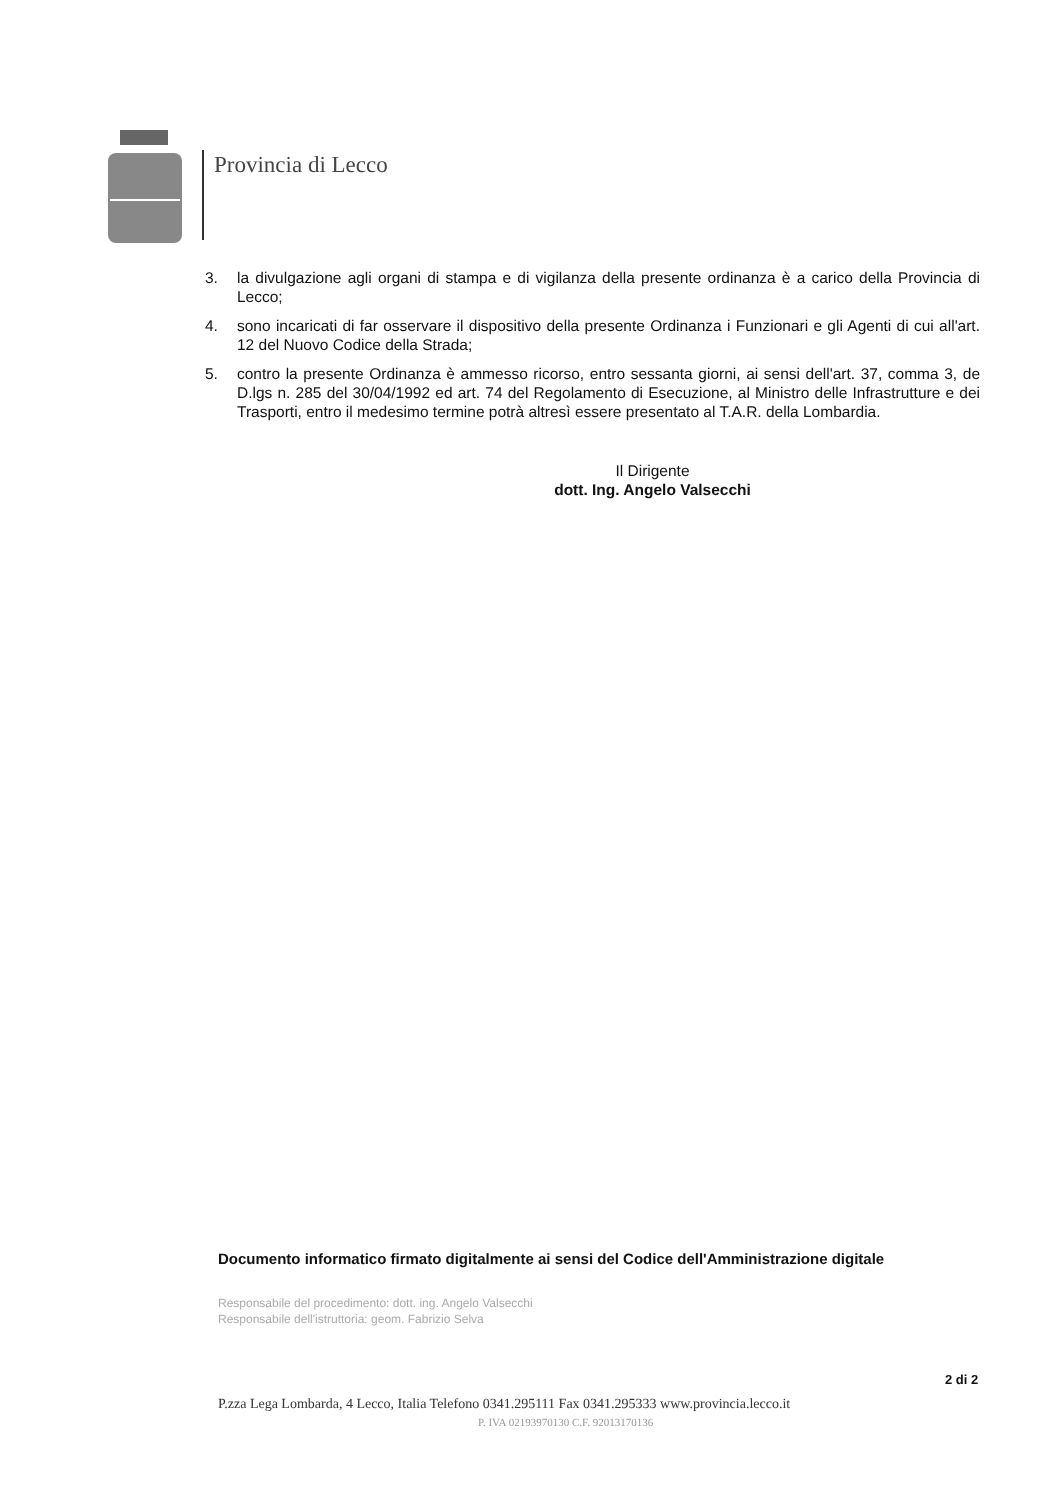Provincia di Lecco
3. la divulgazione agli organi di stampa e di vigilanza della presente ordinanza è a carico della Provincia di Lecco;
4. sono incaricati di far osservare il dispositivo della presente Ordinanza i Funzionari e gli Agenti di cui all'art. 12 del Nuovo Codice della Strada;
5. contro la presente Ordinanza è ammesso ricorso, entro sessanta giorni, ai sensi dell'art. 37, comma 3, de D.lgs n. 285 del 30/04/1992 ed art. 74 del Regolamento di Esecuzione, al Ministro delle Infrastrutture e dei Trasporti, entro il medesimo termine potrà altresì essere presentato al T.A.R. della Lombardia.
Il Dirigente
dott. Ing. Angelo Valsecchi
Documento informatico firmato digitalmente ai sensi del Codice dell'Amministrazione digitale
Responsabile del procedimento: dott. ing. Angelo Valsecchi
Responsabile dell'istruttoria: geom. Fabrizio Selva
2 di 2
P.zza Lega Lombarda, 4 Lecco, Italia Telefono 0341.295111 Fax 0341.295333 www.provincia.lecco.it
P. IVA 02193970130 C.F. 92013170136